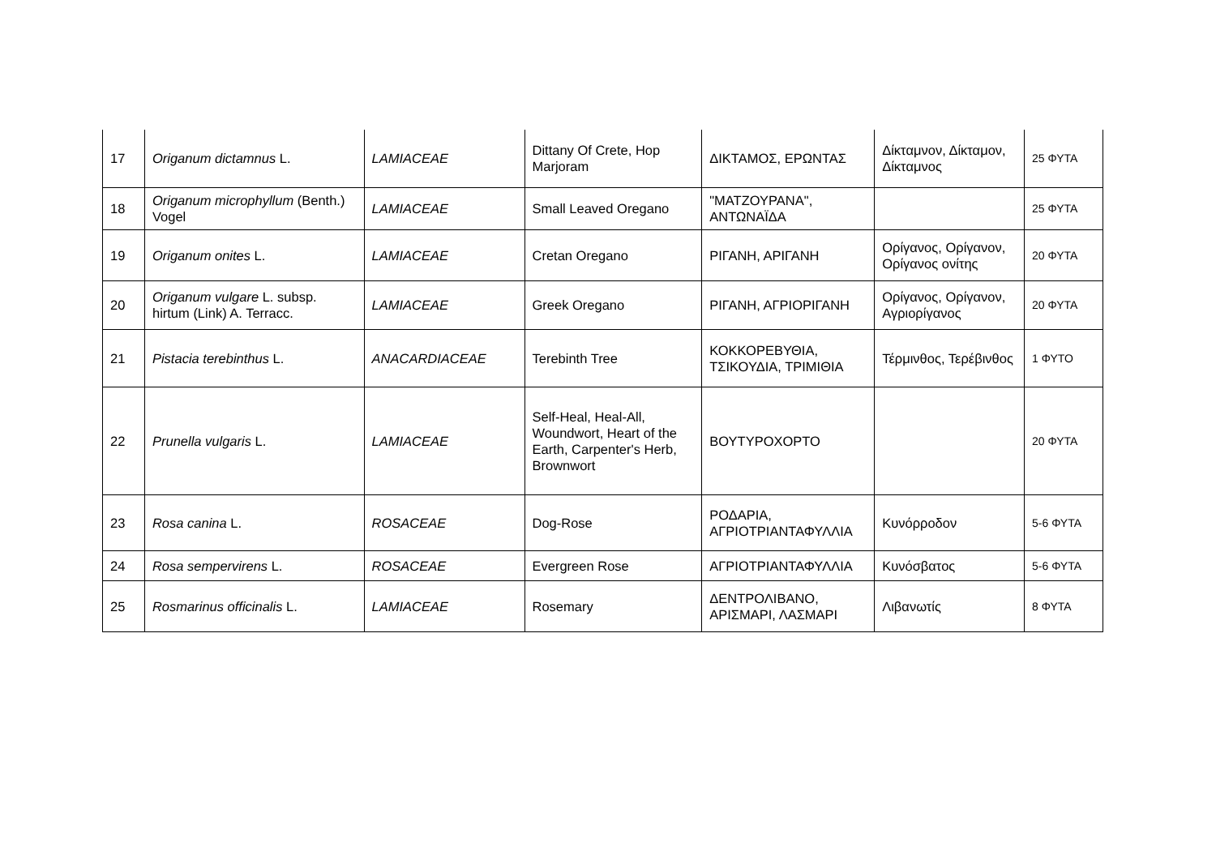| 17 | Origanum dictamnus L. | LAMIACEAE | Dittany Of Crete, Hop Marjoram | ΔΙΚΤΑΜΟΣ, ΕΡΩΝΤΑΣ | Δίκταμνον, Δίκταμον, Δίκταμνος | 25 ΦΥΤΑ |
| 18 | Origanum microphyllum (Benth.) Vogel | LAMIACEAE | Small Leaved Oregano | "ΜΑΤΖΟΥΡΑΝΑ", ΑΝΤΩΝΑΪΔΑ | | 25 ΦΥΤΑ |
| 19 | Origanum onites L. | LAMIACEAE | Cretan Oregano | ΡΙΓΑΝΗ, ΑΡΙΓΑΝΗ | Ορίγανος, Ορίγανον, Ορίγανος ονίτης | 20 ΦΥΤΑ |
| 20 | Origanum vulgare L. subsp. hirtum (Link) A. Terracc. | LAMIACEAE | Greek Oregano | ΡΙΓΑΝΗ, ΑΓΡΙΟΡΙΓΑΝΗ | Ορίγανος, Ορίγανον, Αγριορίγανος | 20 ΦΥΤΑ |
| 21 | Pistacia terebinthus L. | ANACARDIACEAE | Terebinth Tree | ΚΟΚΚΟΡΕΒΥΘΙΑ, ΤΣΙΚΟΥΔΙΑ, ΤΡΙΜΙΘΙΑ | Τέρμινθος, Τερέβινθος | 1 ΦΥΤΟ |
| 22 | Prunella vulgaris L. | LAMIACEAE | Self-Heal, Heal-All, Woundwort, Heart of the Earth, Carpenter's Herb, Brownwort | ΒΟΥΤΥΡΟΧΟΡΤΟ | | 20 ΦΥΤΑ |
| 23 | Rosa canina L. | ROSACEAE | Dog-Rose | ΡΟΔΑΡΙΑ, ΑΓΡΙΟΤΡΙΑΝΤΑΦΥΛΛΙΑ | Κυνόρροδον | 5-6 ΦΥΤΑ |
| 24 | Rosa sempervirens L. | ROSACEAE | Evergreen Rose | ΑΓΡΙΟΤΡΙΑΝΤΑΦΥΛΛΙΑ | Κυνόσβατος | 5-6 ΦΥΤΑ |
| 25 | Rosmarinus officinalis L. | LAMIACEAE | Rosemary | ΔΕΝΤΡΟΛΙΒΑΝΟ, ΑΡΙΣΜΑΡΙ, ΛΑΣΜΑΡΙ | Λιβανωτίς | 8 ΦΥΤΑ |